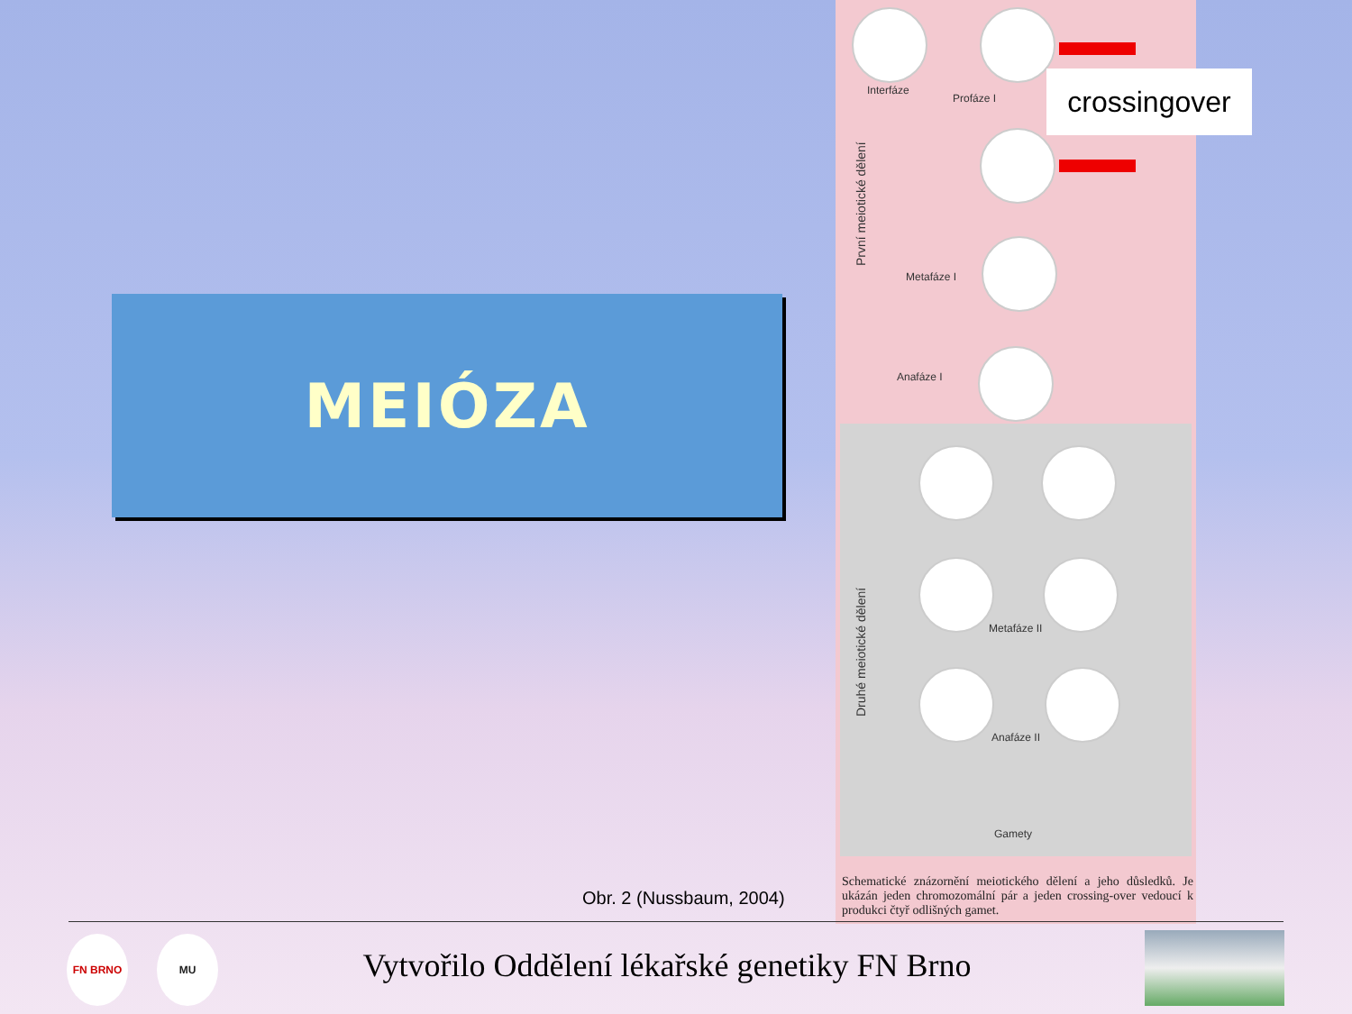MEIÓZA
Interfáze
Profáze I
První meiotické dělení Metafáze I
Anafáze I
Metafáze II
Druhé meiotické dělení
Anafáze II
Gamety
Schematické znázornění meiotického dělení a jeho důsledků. Je ukázán jeden chromozomální pár a jeden crossing-over vedoucí k produkci čtyř odlišných gamet.
crossingover
Obr. 2 (Nussbaum, 2004)
FN BRNO MU
Vytvořilo Oddělení lékařské genetiky FN Brno